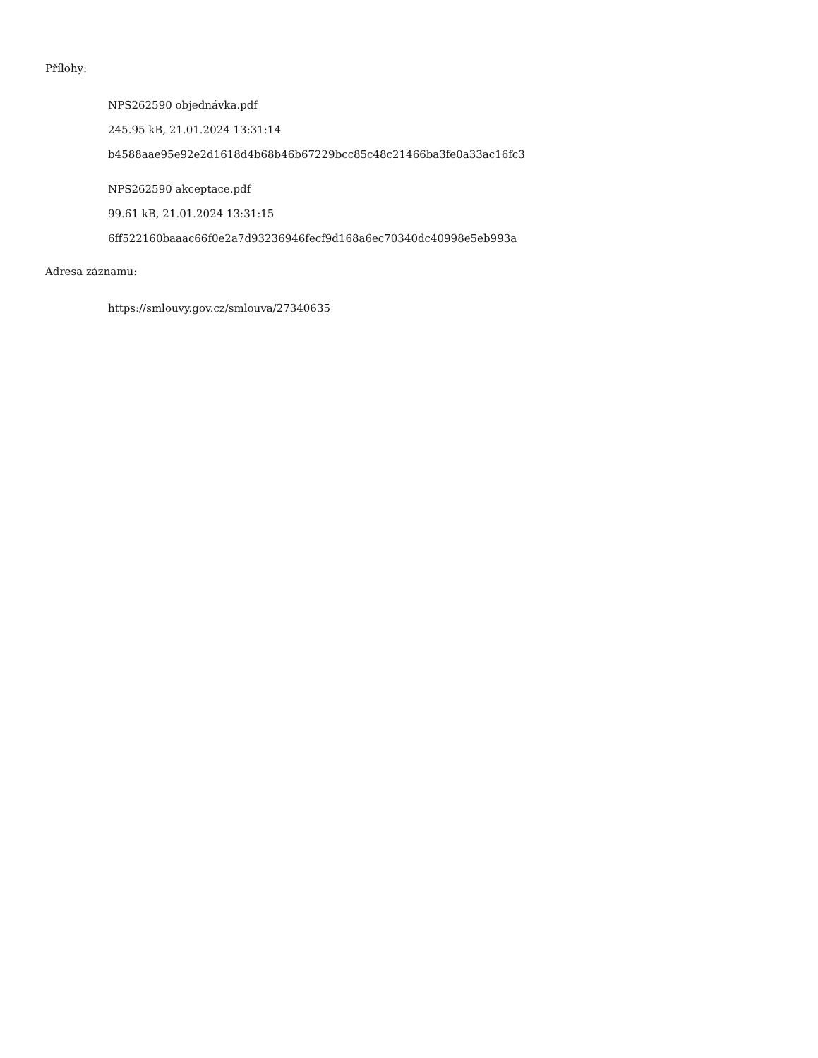Přílohy:
NPS262590 objednávka.pdf
245.95 kB, 21.01.2024 13:31:14
b4588aae95e92e2d1618d4b68b46b67229bcc85c48c21466ba3fe0a33ac16fc3
NPS262590 akceptace.pdf
99.61 kB, 21.01.2024 13:31:15
6ff522160baaac66f0e2a7d93236946fecf9d168a6ec70340dc40998e5eb993a
Adresa záznamu:
https://smlouvy.gov.cz/smlouva/27340635